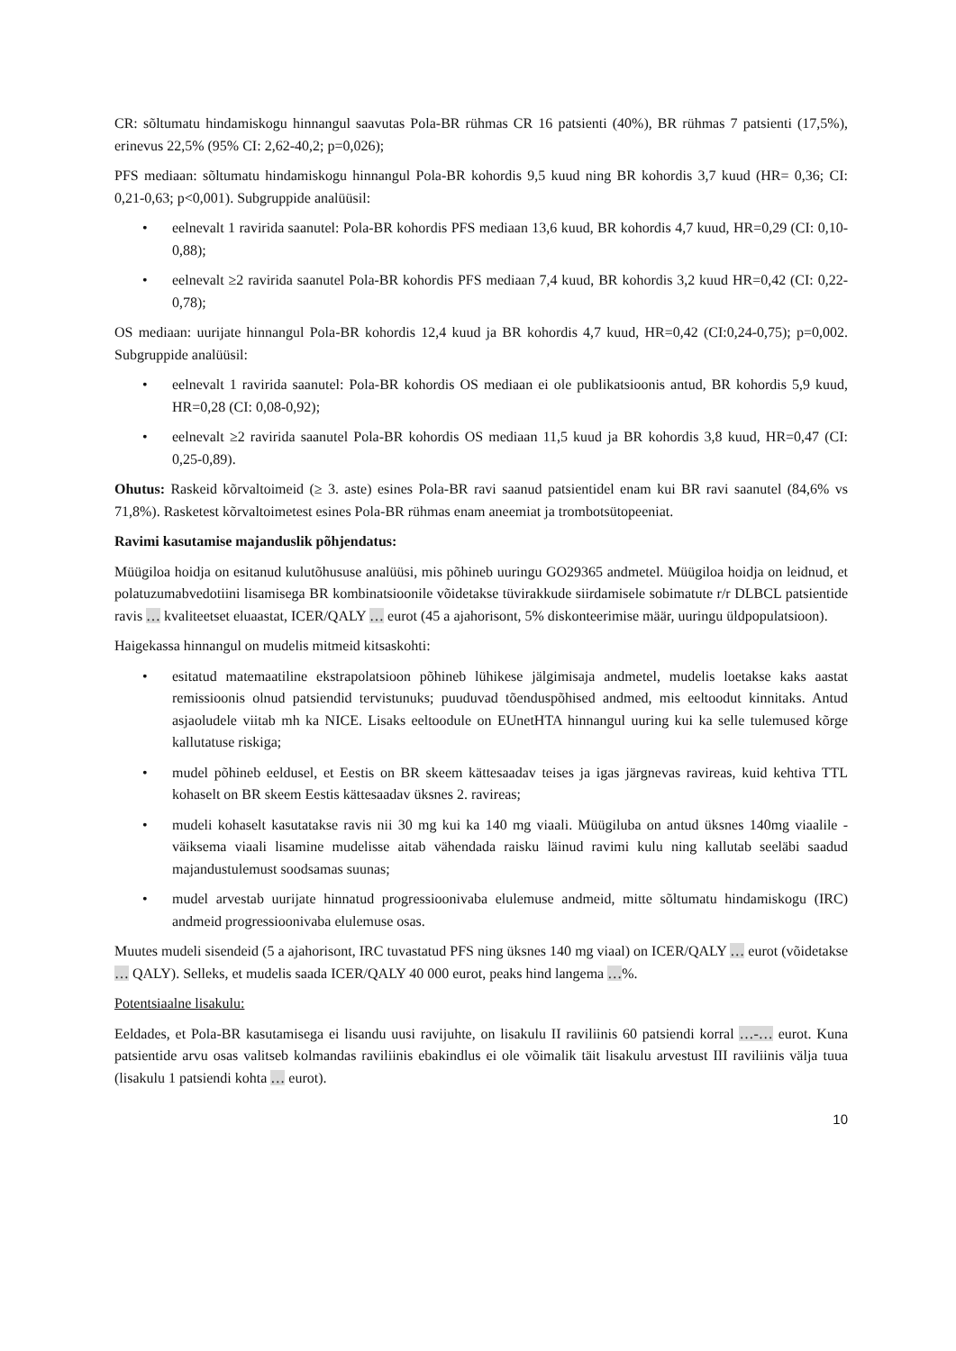CR: sõltumatu hindamiskogu hinnangul saavutas Pola-BR rühmas CR 16 patsienti (40%), BR rühmas 7 patsienti (17,5%), erinevus 22,5% (95% CI: 2,62-40,2; p=0,026);
PFS mediaan: sõltumatu hindamiskogu hinnangul Pola-BR kohordis 9,5 kuud ning BR kohordis 3,7 kuud (HR= 0,36; CI: 0,21-0,63; p<0,001). Subgruppide analüüsil:
• eelnevalt 1 ravirida saanutel: Pola-BR kohordis PFS mediaan 13,6 kuud, BR kohordis 4,7 kuud, HR=0,29 (CI: 0,10-0,88);
• eelnevalt ≥2 ravirida saanutel Pola-BR kohordis PFS mediaan 7,4 kuud, BR kohordis 3,2 kuud HR=0,42 (CI: 0,22-0,78);
OS mediaan: uurijate hinnangul Pola-BR kohordis 12,4 kuud ja BR kohordis 4,7 kuud, HR=0,42 (CI:0,24-0,75); p=0,002. Subgruppide analüüsil:
• eelnevalt 1 ravirida saanutel: Pola-BR kohordis OS mediaan ei ole publikatsioonis antud, BR kohordis 5,9 kuud, HR=0,28 (CI: 0,08-0,92);
• eelnevalt ≥2 ravirida saanutel Pola-BR kohordis OS mediaan 11,5 kuud ja BR kohordis 3,8 kuud, HR=0,47 (CI: 0,25-0,89).
Ohutus: Raskeid kõrvaltoimeid (≥ 3. aste) esines Pola-BR ravi saanud patsientidel enam kui BR ravi saanutel (84,6% vs 71,8%). Rasketest kõrvaltoimetest esines Pola-BR rühmas enam aneemiat ja trombotsütopeeniat.
Ravimi kasutamise majanduslik põhjendatus:
Müügiloa hoidja on esitanud kulutõhususe analüüsi, mis põhineb uuringu GO29365 andmetel. Müügiloa hoidja on leidnud, et polatuzumabvedotiini lisamisega BR kombinatsioonile võidetakse tüvirakkude siirdamisele sobimatute r/r DLBCL patsientide ravis … kvaliteetset eluaastat, ICER/QALY … eurot (45 a ajahorisont, 5% diskonteerimise määr, uuringu üldpopulatsioon).
Haigekassa hinnangul on mudelis mitmeid kitsaskohti:
• esitatud matemaatiline ekstrapolatsioon põhineb lühikese jälgimisaja andmetel, mudelis loetakse kaks aastat remissioonis olnud patsiendid tervistunuks; puuduvad tõenduspõhised andmed, mis eeltoodut kinnitaks. Antud asjaoludele viitab mh ka NICE. Lisaks eeltoodule on EUnetHTA hinnangul uuring kui ka selle tulemused kõrge kallutatuse riskiga;
• mudel põhineb eeldusel, et Eestis on BR skeem kättesaadav teises ja igas järgnevas ravireas, kuid kehtiva TTL kohaselt on BR skeem Eestis kättesaadav üksnes 2. ravireas;
• mudeli kohaselt kasutatakse ravis nii 30 mg kui ka 140 mg viaali. Müügiluba on antud üksnes 140mg viaalile - väiksema viaali lisamine mudelisse aitab vähendada raisku läinud ravimi kulu ning kallutab seeläbi saadud majandustulemust soodsamas suunas;
• mudel arvestab uurijate hinnatud progressioonivaba elulemuse andmeid, mitte sõltumatu hindamiskogu (IRC) andmeid progressioonivaba elulemuse osas.
Muutes mudeli sisendeid (5 a ajahorisont, IRC tuvastatud PFS ning üksnes 140 mg viaal) on ICER/QALY … eurot (võidetakse … QALY). Selleks, et mudelis saada ICER/QALY 40 000 eurot, peaks hind langema …%.
Potentsiaalne lisakulu:
Eeldades, et Pola-BR kasutamisega ei lisandu uusi ravijuhte, on lisakulu II raviliinis 60 patsiendi korral …-… eurot. Kuna patsientide arvu osas valitseb kolmandas raviliinis ebakindlus ei ole võimalik täit lisakulu arvestust III raviliinis välja tuua (lisakulu 1 patsiendi kohta … eurot).
10